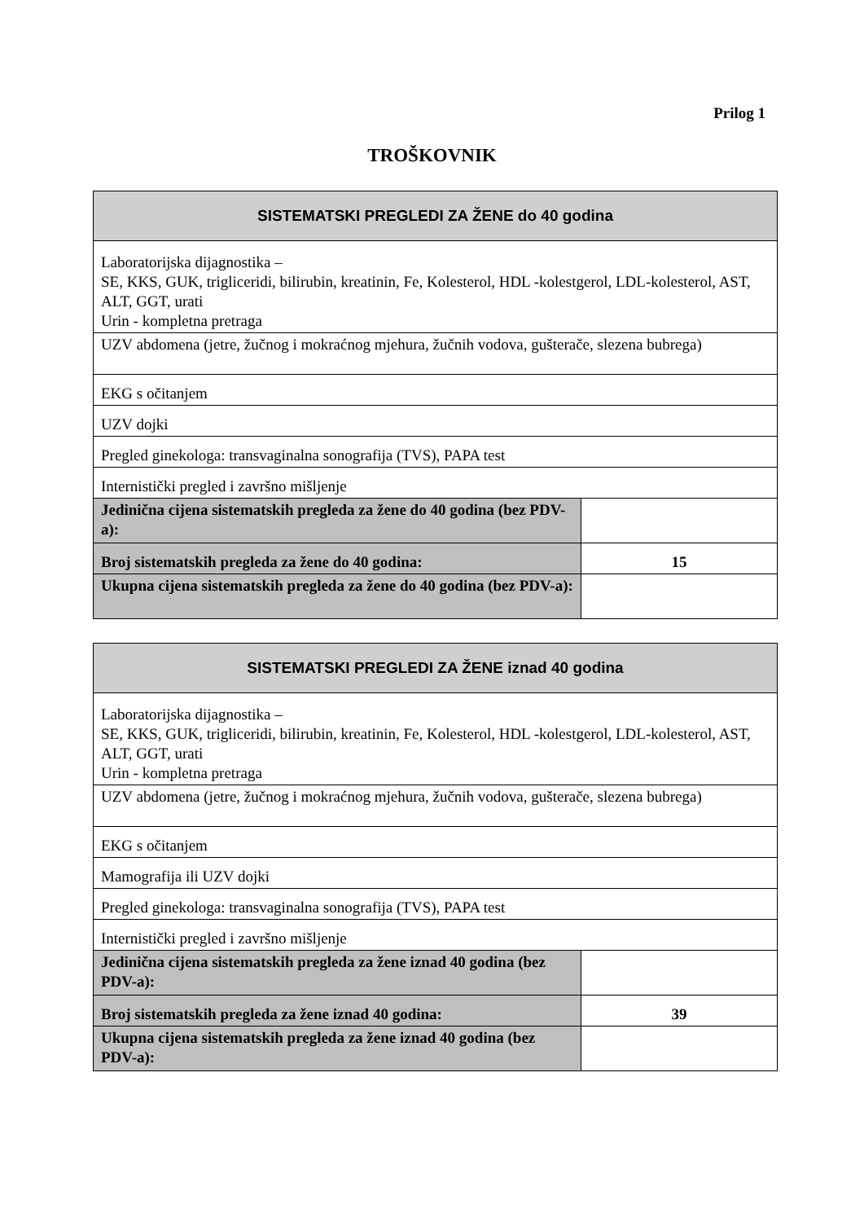Prilog 1
TROŠKOVNIK
| SISTEMATSKI PREGLEDI ZA ŽENE do 40 godina | |
| --- | --- |
| Laboratorijska dijagnostika – SE, KKS, GUK, trigliceridi, bilirubin, kreatinin, Fe, Kolesterol, HDL -kolestgerol, LDL-kolesterol, AST, ALT, GGT, urati Urin - kompletna pretraga | |
| UZV abdomena (jetre, žučnog i mokraćnog mjehura, žučnih vodova, gušterače, slezena bubrega) | |
| EKG s očitanjem | |
| UZV dojki | |
| Pregled ginekologa: transvaginalna sonografija (TVS), PAPA test | |
| Internistički pregled i završno mišljenje | |
| Jedinična cijena sistematskih pregleda za žene do 40 godina (bez PDV-a): | |
| Broj sistematskih pregleda za žene do 40 godina: | 15 |
| Ukupna cijena sistematskih pregleda za žene do 40 godina (bez PDV-a): | |
| SISTEMATSKI PREGLEDI ZA ŽENE iznad 40 godina | |
| --- | --- |
| Laboratorijska dijagnostika – SE, KKS, GUK, trigliceridi, bilirubin, kreatinin, Fe, Kolesterol, HDL -kolestgerol, LDL-kolesterol, AST, ALT, GGT, urati Urin - kompletna pretraga | |
| UZV abdomena (jetre, žučnog i mokraćnog mjehura, žučnih vodova, gušterače, slezena bubrega) | |
| EKG s očitanjem | |
| Mamografija ili UZV dojki | |
| Pregled ginekologa: transvaginalna sonografija (TVS), PAPA test | |
| Internistički pregled i završno mišljenje | |
| Jedinična cijena sistematskih pregleda za žene iznad 40 godina (bez PDV-a): | |
| Broj sistematskih pregleda za žene iznad 40 godina: | 39 |
| Ukupna cijena sistematskih pregleda za žene iznad 40 godina (bez PDV-a): | |